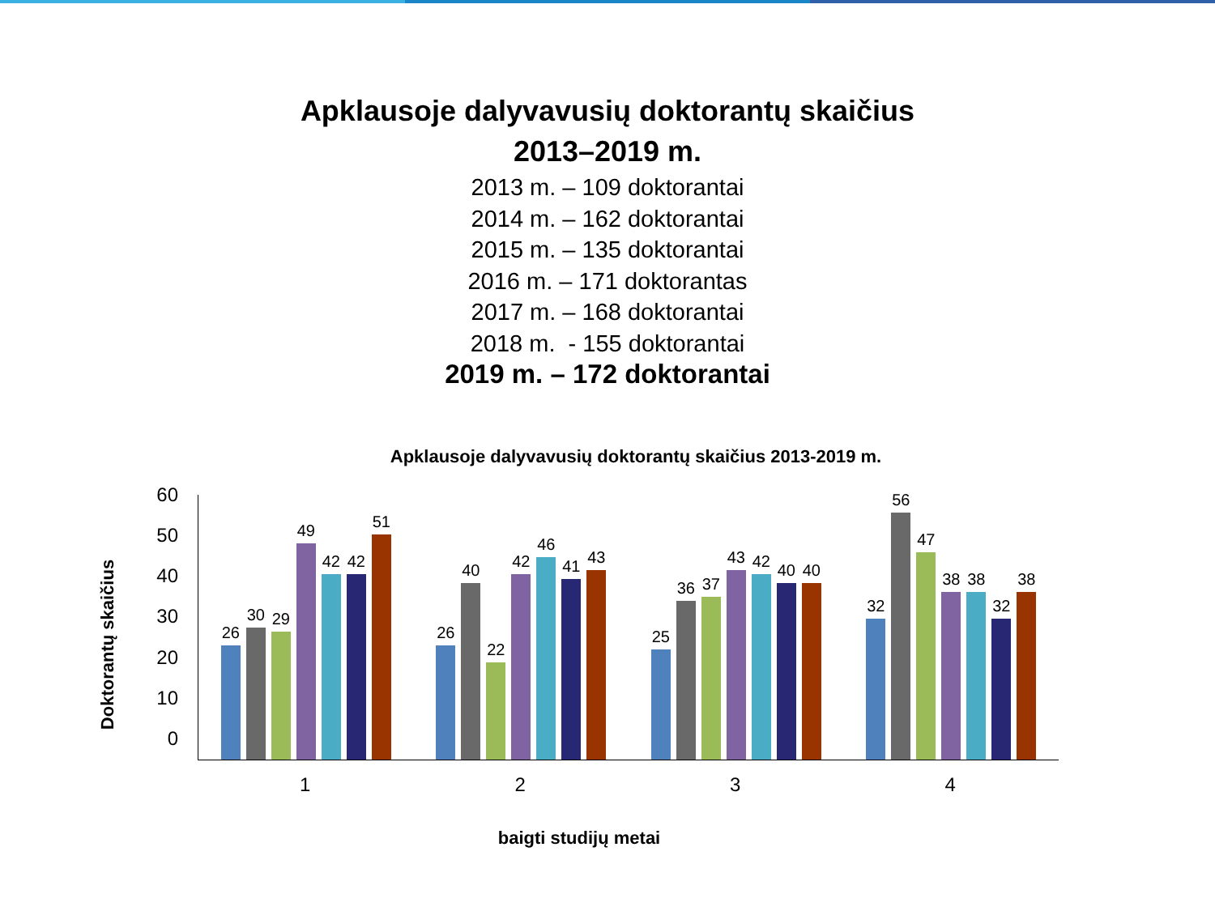Apklausoje dalyvavusių doktorantų skaičius
2013–2019 m.
2013 m. – 109 doktorantai
2014 m. – 162 doktorantai
2015 m. – 135 doktorantai
2016 m. – 171 doktorantas
2017 m. – 168 doktorantai
2018 m. - 155 doktorantai
2019 m. – 172 doktorantai
Apklausoje dalyvavusių doktorantų skaičius 2013-2019 m.
Doktorantų skaičius
60
50
40
30
20
10
0
26
30
29
49
42
42
51
26
40
22
42
46
41
43
25
36
37
43
42
40
40
32
56
47
38
38
32
38
1 2 3 4
baigti studijų metai